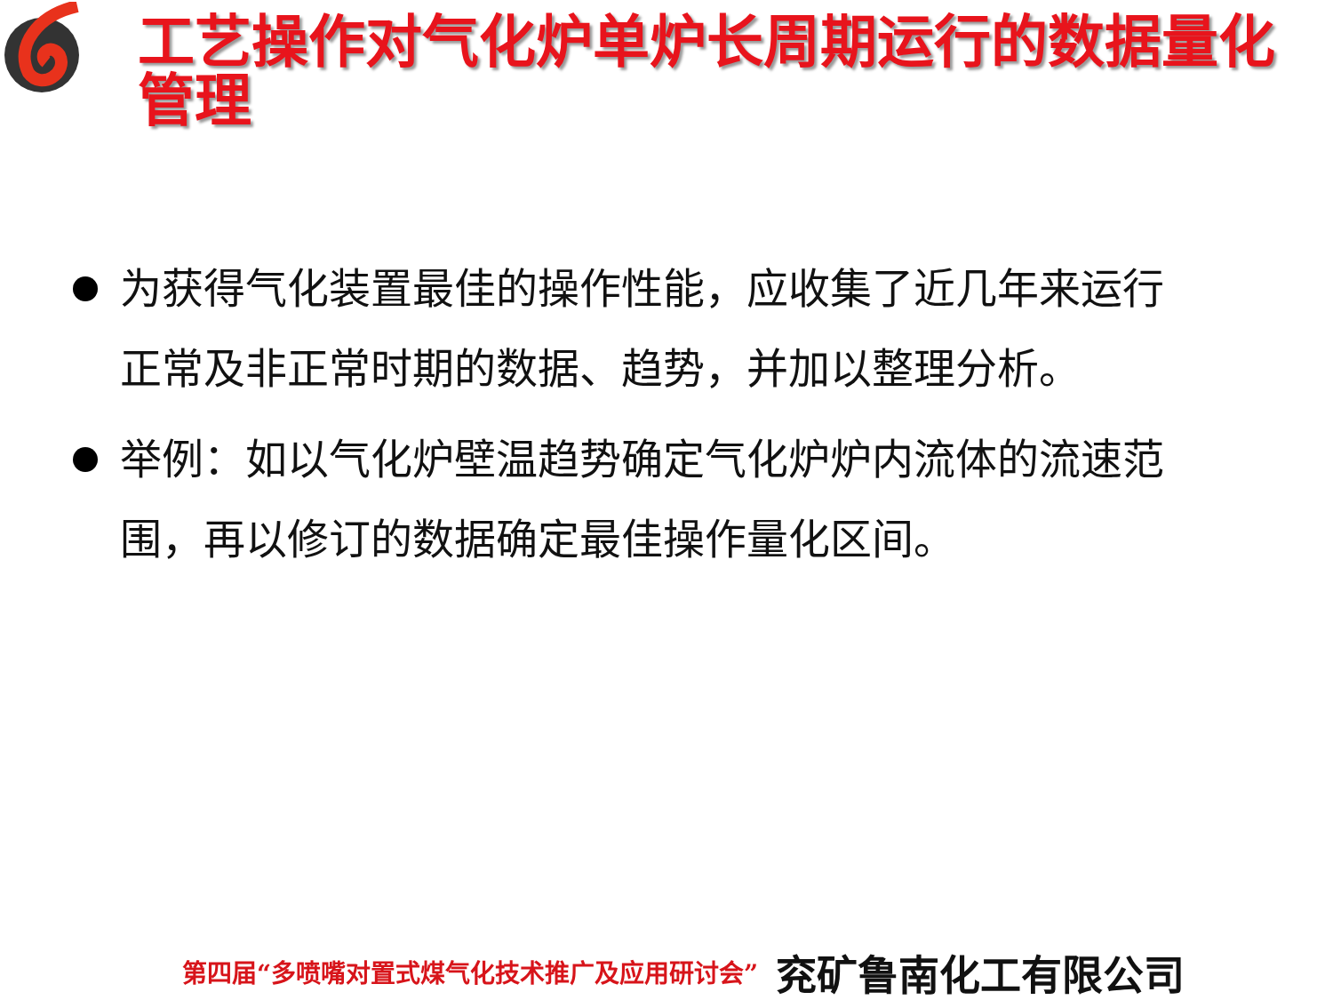工艺操作对气化炉单炉长周期运行的数据量化管理
为获得气化装置最佳的操作性能，应收集了近几年来运行正常及非正常时期的数据、趋势，并加以整理分析。
举例：如以气化炉壁温趋势确定气化炉炉内流体的流速范围，再以修订的数据确定最佳操作量化区间。
第四届“多喷嘴对置式煤气化技术推广及应用研讨会” 兖矿鲁南化工有限公司